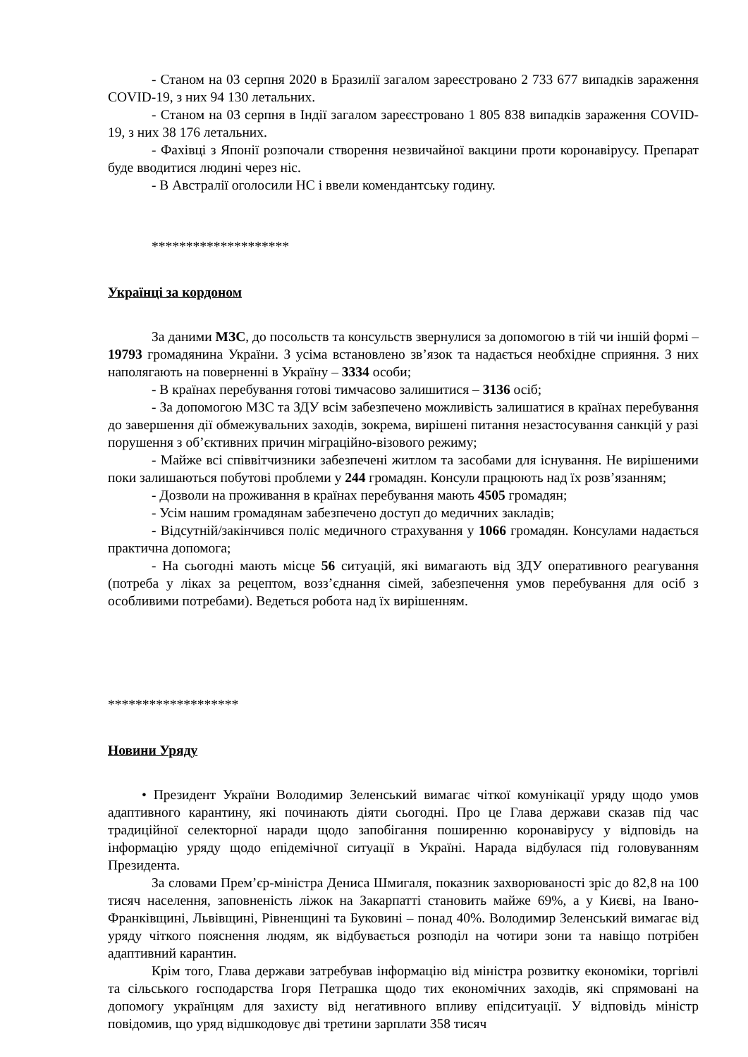- Станом на 03 серпня 2020 в Бразилії загалом зареєстровано 2 733 677 випадків зараження COVID-19, з них 94 130 летальних.
- Станом на 03 серпня в Індії загалом зареєстровано 1 805 838 випадків зараження COVID-19, з них 38 176 летальних.
- Фахівці з Японії розпочали створення незвичайної вакцини проти коронавірусу. Препарат буде вводитися людині через ніс.
- В Австралії оголосили НС і ввели комендантську годину.
********************
Українці за кордоном
За даними МЗС, до посольств та консульств звернулися за допомогою в тій чи іншій формі – 19793 громадянина України. З усіма встановлено зв’язок та надається необхідне сприяння. З них наполягають на поверненні в Україну – 3334 особи;
- В країнах перебування готові тимчасово залишитися – 3136 осіб;
- За допомогою МЗС та ЗДУ всім забезпечено можливість залишатися в країнах перебування до завершення дії обмежувальних заходів, зокрема, вирішені питання незастосування санкцій у разі порушення з об’єктивних причин міграційно-візового режиму;
- Майже всі співвітчизники забезпечені житлом та засобами для існування. Не вирішеними поки залишаються побутові проблеми у 244 громадян. Консули працюють над їх розв’язанням;
- Дозволи на проживання в країнах перебування мають 4505 громадян;
- Усім нашим громадянам забезпечено доступ до медичних закладів;
- Відсутній/закінчився поліс медичного страхування у 1066 громадян. Консулами надається практична допомога;
- На сьогодні мають місце 56 ситуацій, які вимагають від ЗДУ оперативного реагування (потреба у ліках за рецептом, возз’єднання сімей, забезпечення умов перебування для осіб з особливими потребами). Ведеться робота над їх вирішенням.
*******************
Новини Уряду
• Президент України Володимир Зеленський вимагає чіткої комунікації уряду щодо умов адаптивного карантину, які починають діяти сьогодні. Про це Глава держави сказав під час традиційної селекторної наради щодо запобігання поширенню коронавірусу у відповідь на інформацію уряду щодо епідемічної ситуації в Україні. Нарада відбулася під головуванням Президента.
За словами Прем’єр-міністра Дениса Шмигаля, показник захворюваності зріс до 82,8 на 100 тисяч населення, заповненість ліжок на Закарпатті становить майже 69%, а у Києві, на Івано-Франківщині, Львівщині, Рівненщині та Буковині – понад 40%. Володимир Зеленський вимагає від уряду чіткого пояснення людям, як відбувається розподіл на чотири зони та навіщо потрібен адаптивний карантин.
Крім того, Глава держави затребував інформацію від міністра розвитку економіки, торгівлі та сільського господарства Ігоря Петрашка щодо тих економічних заходів, які спрямовані на допомогу українцям для захисту від негативного впливу епідситуації. У відповідь міністр повідомив, що уряд відшкодовує дві третини зарплати 358 тисяч